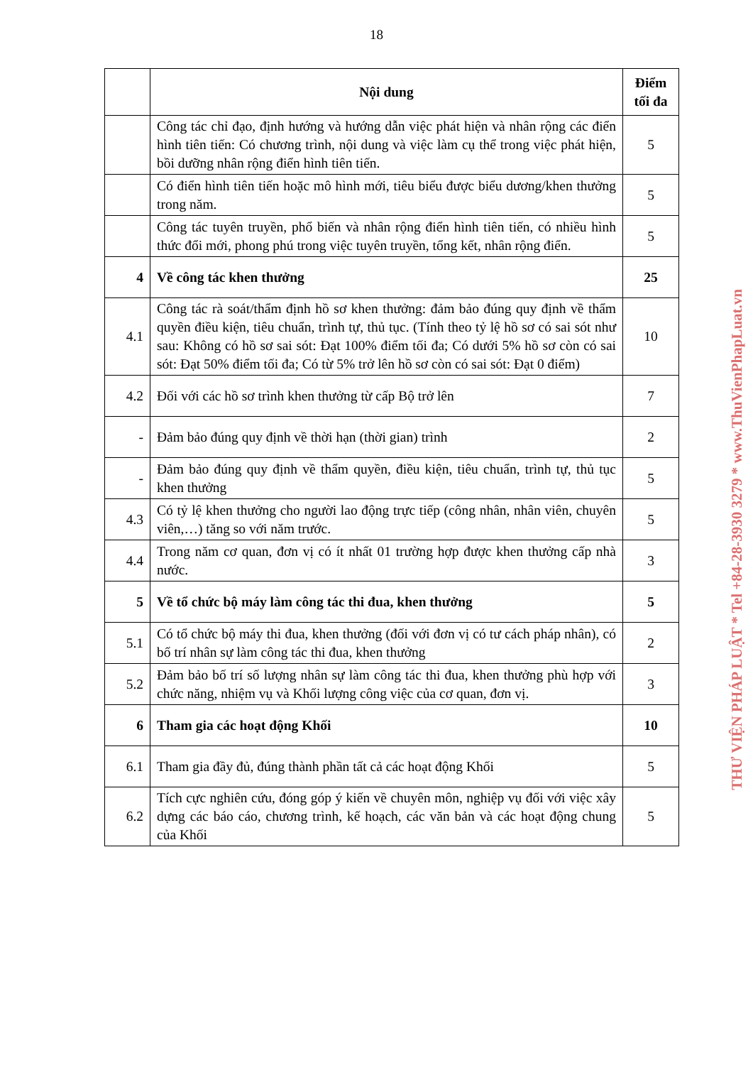18
| | Nội dung | Điểm tối đa |
| --- | --- | --- |
| | Công tác chỉ đạo, định hướng và hướng dẫn việc phát hiện và nhân rộng các điển hình tiên tiến: Có chương trình, nội dung và việc làm cụ thể trong việc phát hiện, bồi dưỡng nhân rộng điển hình tiên tiến. | 5 |
| | Có điển hình tiên tiến hoặc mô hình mới, tiêu biểu được biểu dương/khen thưởng trong năm. | 5 |
| | Công tác tuyên truyền, phổ biến và nhân rộng điển hình tiên tiến, có nhiều hình thức đổi mới, phong phú trong việc tuyên truyền, tổng kết, nhân rộng điển. | 5 |
| 4 | Về công tác khen thưởng | 25 |
| 4.1 | Công tác rà soát/thẩm định hồ sơ khen thưởng: đảm bảo đúng quy định về thẩm quyền điều kiện, tiêu chuẩn, trình tự, thủ tục. (Tính theo tỷ lệ hồ sơ có sai sót như sau: Không có hồ sơ sai sót: Đạt 100% điểm tối đa; Có dưới 5% hồ sơ còn có sai sót: Đạt 50% điểm tối đa; Có từ 5% trở lên hồ sơ còn có sai sót: Đạt 0 điểm) | 10 |
| 4.2 | Đối với các hồ sơ trình khen thưởng từ cấp Bộ trở lên | 7 |
| - | Đảm bảo đúng quy định về thời hạn (thời gian) trình | 2 |
| - | Đảm bảo đúng quy định về thẩm quyền, điều kiện, tiêu chuẩn, trình tự, thủ tục khen thưởng | 5 |
| 4.3 | Có tỷ lệ khen thưởng cho người lao động trực tiếp (công nhân, nhân viên, chuyên viên,…) tăng so với năm trước. | 5 |
| 4.4 | Trong năm cơ quan, đơn vị có ít nhất 01 trường hợp được khen thưởng cấp nhà nước. | 3 |
| 5 | Về tổ chức bộ máy làm công tác thi đua, khen thưởng | 5 |
| 5.1 | Có tổ chức bộ máy thi đua, khen thưởng (đối với đơn vị có tư cách pháp nhân), có bố trí nhân sự làm công tác thi đua, khen thưởng | 2 |
| 5.2 | Đảm bảo bố trí số lượng nhân sự làm công tác thi đua, khen thưởng phù hợp với chức năng, nhiệm vụ và Khối lượng công việc của cơ quan, đơn vị. | 3 |
| 6 | Tham gia các hoạt động Khối | 10 |
| 6.1 | Tham gia đầy đủ, đúng thành phần tất cả các hoạt động Khối | 5 |
| 6.2 | Tích cực nghiên cứu, đóng góp ý kiến về chuyên môn, nghiệp vụ đối với việc xây dựng các báo cáo, chương trình, kế hoạch, các văn bản và các hoạt động chung của Khối | 5 |
THƯ VIỆN PHÁP LUẬT * Tel +84-28-3930 3279 * www.ThuVienPhapLuat.vn